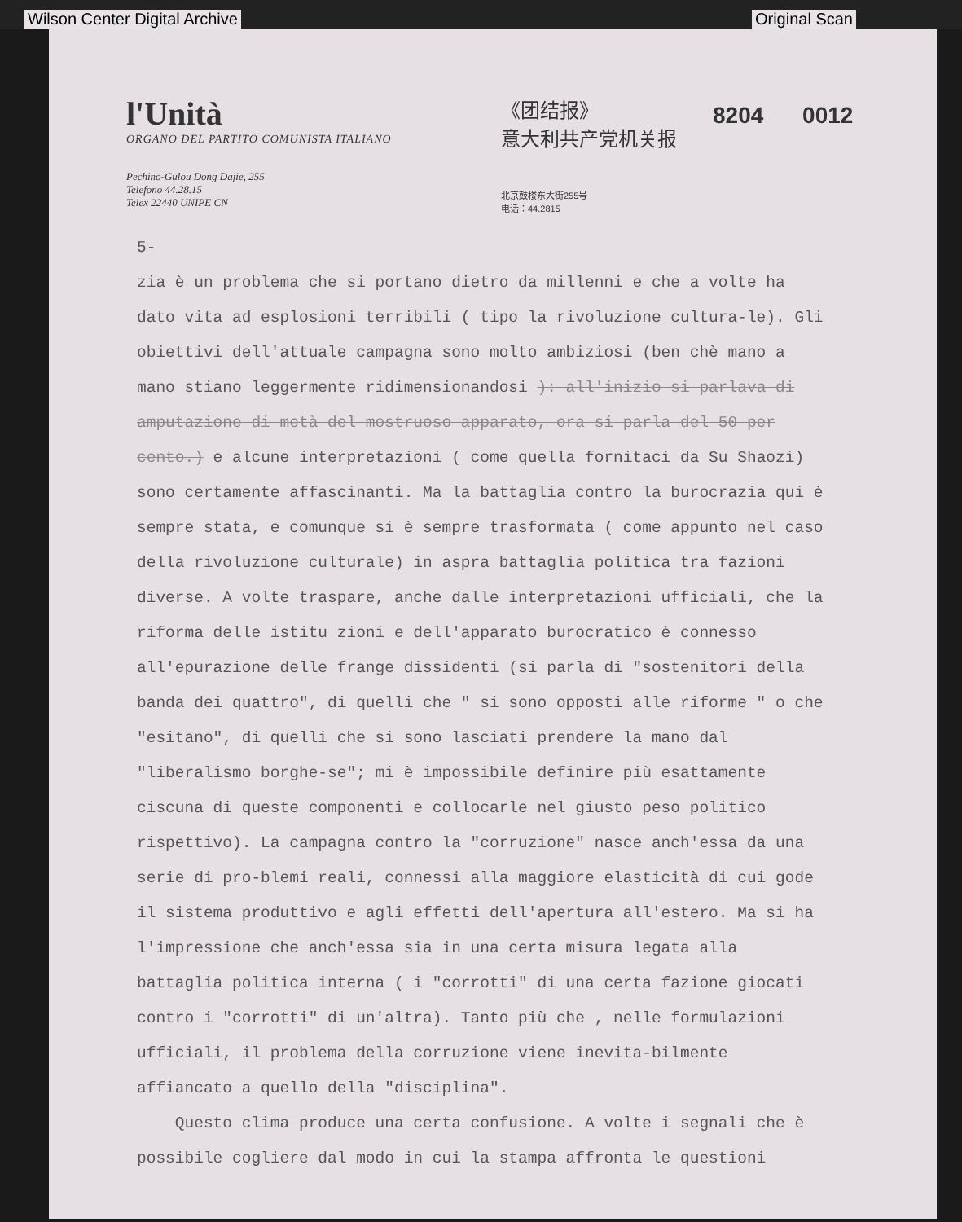Wilson Center Digital Archive Original Scan
l'Unità
ORGANO DEL PARTITO COMUNISTA ITALIANO
Pechino-Gulou Dong Dajie, 255
Telefono 44.28.15
Telex 22440 UNIPE CN
《团结报》
意大利共产党机关报
北京鼓楼东大街255号
电话：44.2815
8204 0012
5-
zia è un problema che si portano dietro da millenni e che a volte ha dato vita ad esplosioni terribili ( tipo la rivoluzione cultura-le). Gli obiettivi dell'attuale campagna sono molto ambiziosi (ben chè mano a mano stiano leggermente ridimensionandosi ): all'inizio si parlava di amputazione di metà del mostruoso apparato, ora si parla del 50 per cento.) e alcune interpretazioni ( come quella fornitaci da Su Shaozi) sono certamente affascinanti. Ma la battaglia contro la burocrazia qui è sempre stata, e comunque si è sempre trasformata ( come appunto nel caso della rivoluzione culturale) in aspra battaglia politica tra fazioni diverse. A volte traspare, anche dalle interpretazioni ufficiali, che la riforma delle istitu zioni e dell'apparato burocratico è connesso all'epurazione delle frange dissidenti (si parla di "sostenitori della banda dei quattro", di quelli che " si sono opposti alle riforme " o che "esitano", di quelli che si sono lasciati prendere la mano dal "liberalismo borghe-se"; mi è impossibile definire più esattamente ciscuna di queste componenti e collocarle nel giusto peso politico rispettivo). La campagna contro la "corruzione" nasce anch'essa da una serie di pro-blemi reali, connessi alla maggiore elasticità di cui gode il sistema produttivo e agli effetti dell'apertura all'estero. Ma si ha l'impressione che anch'essa sia in una certa misura legata alla battaglia politica interna ( i "corrotti" di una certa fazione giocati contro i "corrotti" di un'altra). Tanto più che , nelle formulazioni ufficiali, il problema della corruzione viene inevita-bilmente affiancato a quello della "disciplina".
Questo clima produce una certa confusione. A volte i segnali che è possibile cogliere dal modo in cui la stampa affronta le questioni